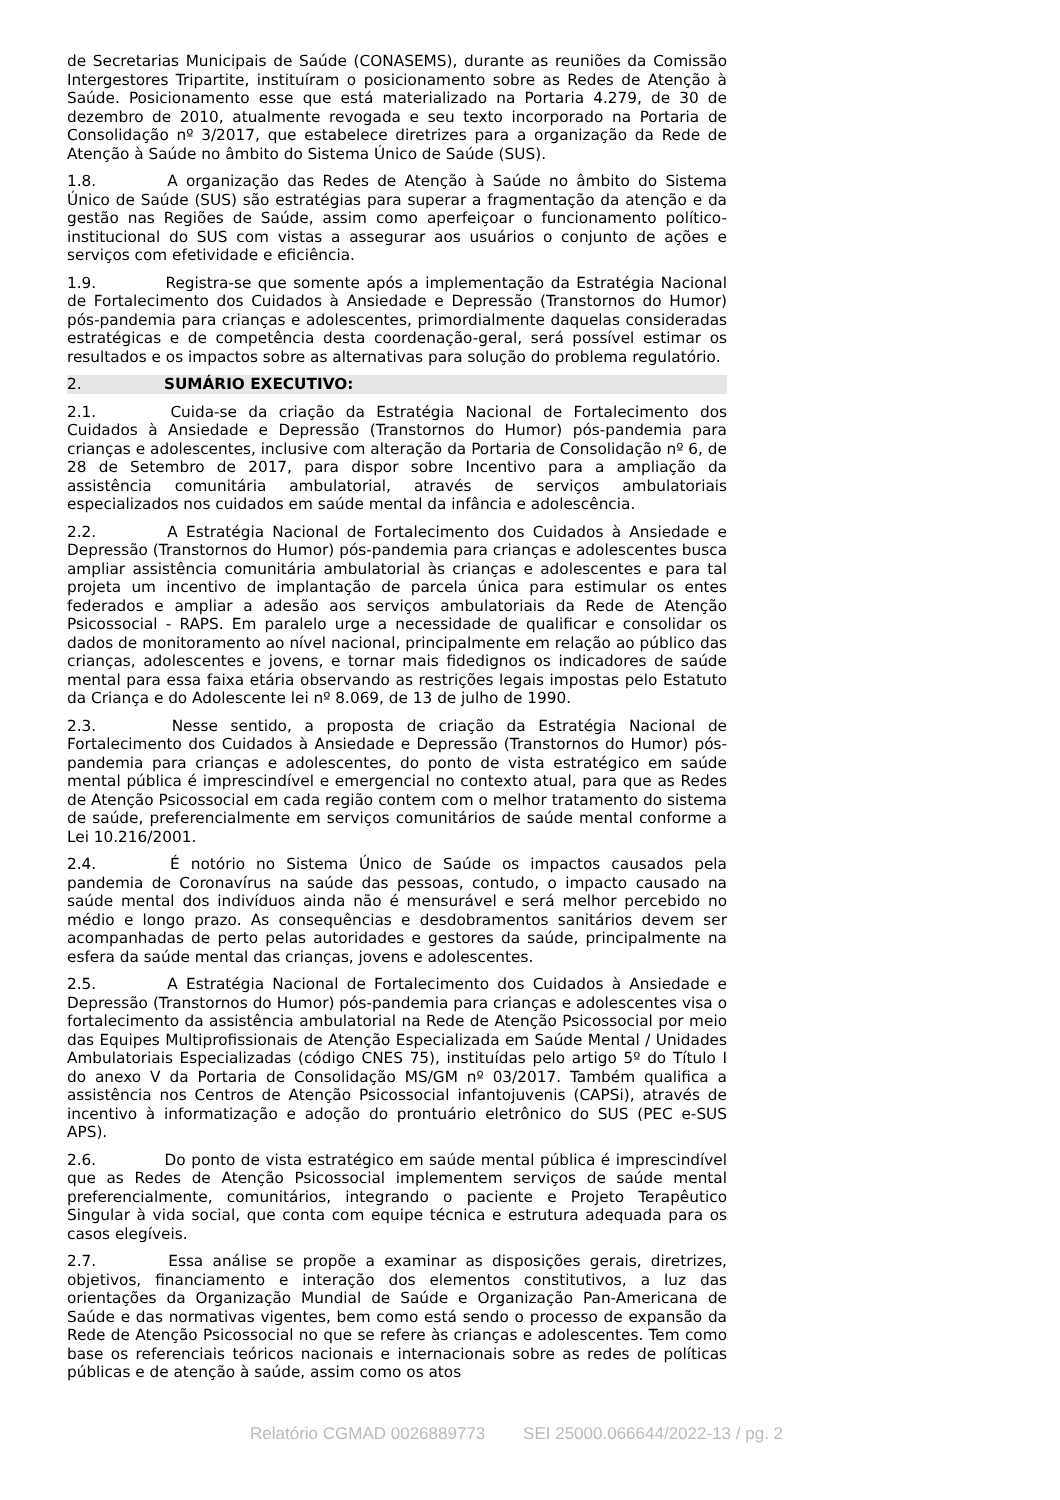de Secretarias Municipais de Saúde (CONASEMS), durante as reuniões da Comissão Intergestores Tripartite, instituíram o posicionamento sobre as Redes de Atenção à Saúde. Posicionamento esse que está materializado na Portaria 4.279, de 30 de dezembro de 2010, atualmente revogada e seu texto incorporado na Portaria de Consolidação nº 3/2017, que estabelece diretrizes para a organização da Rede de Atenção à Saúde no âmbito do Sistema Único de Saúde (SUS).
1.8. A organização das Redes de Atenção à Saúde no âmbito do Sistema Único de Saúde (SUS) são estratégias para superar a fragmentação da atenção e da gestão nas Regiões de Saúde, assim como aperfeiçoar o funcionamento político-institucional do SUS com vistas a assegurar aos usuários o conjunto de ações e serviços com efetividade e eficiência.
1.9. Registra-se que somente após a implementação da Estratégia Nacional de Fortalecimento dos Cuidados à Ansiedade e Depressão (Transtornos do Humor) pós-pandemia para crianças e adolescentes, primordialmente daquelas consideradas estratégicas e de competência desta coordenação-geral, será possível estimar os resultados e os impactos sobre as alternativas para solução do problema regulatório.
2. SUMÁRIO EXECUTIVO:
2.1. Cuida-se da criação da Estratégia Nacional de Fortalecimento dos Cuidados à Ansiedade e Depressão (Transtornos do Humor) pós-pandemia para crianças e adolescentes, inclusive com alteração da Portaria de Consolidação nº 6, de 28 de Setembro de 2017, para dispor sobre Incentivo para a ampliação da assistência comunitária ambulatorial, através de serviços ambulatoriais especializados nos cuidados em saúde mental da infância e adolescência.
2.2. A Estratégia Nacional de Fortalecimento dos Cuidados à Ansiedade e Depressão (Transtornos do Humor) pós-pandemia para crianças e adolescentes busca ampliar assistência comunitária ambulatorial às crianças e adolescentes e para tal projeta um incentivo de implantação de parcela única para estimular os entes federados e ampliar a adesão aos serviços ambulatoriais da Rede de Atenção Psicossocial - RAPS. Em paralelo urge a necessidade de qualificar e consolidar os dados de monitoramento ao nível nacional, principalmente em relação ao público das crianças, adolescentes e jovens, e tornar mais fidedignos os indicadores de saúde mental para essa faixa etária observando as restrições legais impostas pelo Estatuto da Criança e do Adolescente lei nº 8.069, de 13 de julho de 1990.
2.3. Nesse sentido, a proposta de criação da Estratégia Nacional de Fortalecimento dos Cuidados à Ansiedade e Depressão (Transtornos do Humor) pós-pandemia para crianças e adolescentes, do ponto de vista estratégico em saúde mental pública é imprescindível e emergencial no contexto atual, para que as Redes de Atenção Psicossocial em cada região contem com o melhor tratamento do sistema de saúde, preferencialmente em serviços comunitários de saúde mental conforme a Lei 10.216/2001.
2.4. É notório no Sistema Único de Saúde os impactos causados pela pandemia de Coronavírus na saúde das pessoas, contudo, o impacto causado na saúde mental dos indivíduos ainda não é mensurável e será melhor percebido no médio e longo prazo. As consequências e desdobramentos sanitários devem ser acompanhadas de perto pelas autoridades e gestores da saúde, principalmente na esfera da saúde mental das crianças, jovens e adolescentes.
2.5. A Estratégia Nacional de Fortalecimento dos Cuidados à Ansiedade e Depressão (Transtornos do Humor) pós-pandemia para crianças e adolescentes visa o fortalecimento da assistência ambulatorial na Rede de Atenção Psicossocial por meio das Equipes Multiprofissionais de Atenção Especializada em Saúde Mental / Unidades Ambulatoriais Especializadas (código CNES 75), instituídas pelo artigo 5º do Título I do anexo V da Portaria de Consolidação MS/GM nº 03/2017. Também qualifica a assistência nos Centros de Atenção Psicossocial infantojuvenis (CAPSi), através de incentivo à informatização e adoção do prontuário eletrônico do SUS (PEC e-SUS APS).
2.6. Do ponto de vista estratégico em saúde mental pública é imprescindível que as Redes de Atenção Psicossocial implementem serviços de saúde mental preferencialmente, comunitários, integrando o paciente e Projeto Terapêutico Singular à vida social, que conta com equipe técnica e estrutura adequada para os casos elegíveis.
2.7. Essa análise se propõe a examinar as disposições gerais, diretrizes, objetivos, financiamento e interação dos elementos constitutivos, a luz das orientações da Organização Mundial de Saúde e Organização Pan-Americana de Saúde e das normativas vigentes, bem como está sendo o processo de expansão da Rede de Atenção Psicossocial no que se refere às crianças e adolescentes. Tem como base os referenciais teóricos nacionais e internacionais sobre as redes de políticas públicas e de atenção à saúde, assim como os atos
Relatório CGMAD 0026889773 SEI 25000.066644/2022-13 / pg. 2